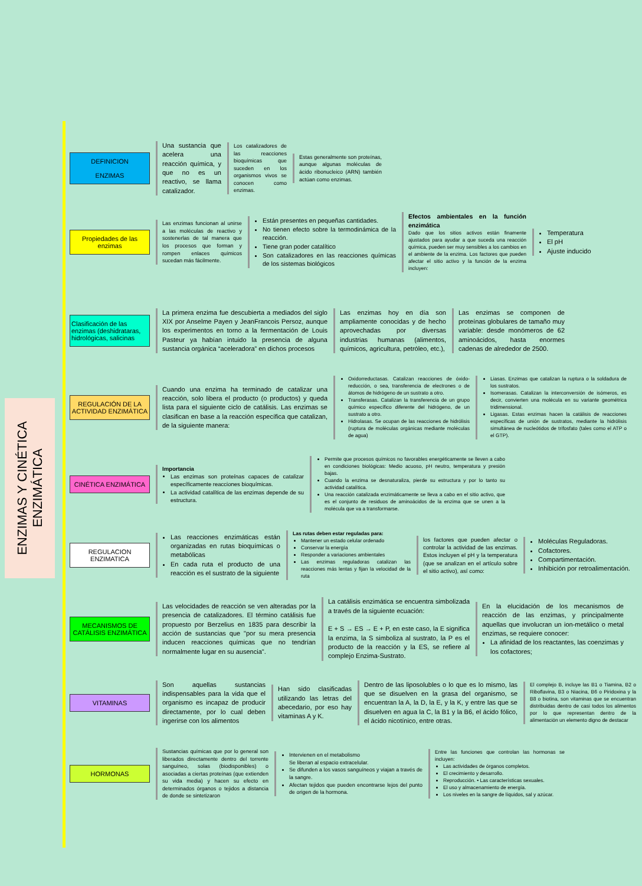ENZIMAS Y CINÉTICA
ENZIMÁTICA
DEFINICION
ENZIMAS
Una sustancia que acelera una reacción química, y que no es un reactivo, se llama catalizador.
Los catalizadores de las reacciones bioquímicas que suceden en los organismos vivos se conocen como enzimas.
Estas generalmente son proteínas, aunque algunas moléculas de ácido ribonucleico (ARN) también actúan como enzimas.
Propiedades de las enzimas
Las enzimas funcionan al unirse a las moléculas de reactivo y sostenerlas de tal manera que los procesos que forman y rompen enlaces químicos sucedan más fácilmente.
Están presentes en pequeñas cantidades.
No tienen efecto sobre la termodinámica de la reacción.
Tiene gran poder catalítico
Son catalizadores en las reacciones químicas de los sistemas biológicos
Efectos ambientales en la función enzimática
Dado que los sitios activos están finamente ajustados para ayudar a que suceda una reacción química, pueden ser muy sensibles a los cambios en el ambiente de la enzima. Los factores que pueden afectar el sitio activo y la función de la enzima incluyen:
Temperatura
El pH
Ajuste inducido
Clasificación de las enzimas (deshidrataras, hidrológicas, salicinas
La primera enzima fue descubierta a mediados del siglo XIX por Anselme Payen y JeanFrancois Persoz, aunque los experimentos en torno a la fermentación de Louis Pasteur ya habían intuido la presencia de alguna sustancia orgánica “aceleradora” en dichos procesos
Las enzimas hoy en día son ampliamente conocidas y de hecho aprovechadas por diversas industrias humanas (alimentos, químicos, agricultura, petróleo, etc.),
Las enzimas se componen de proteínas globulares de tamaño muy variable: desde monómeros de 62 aminoácidos, hasta enormes cadenas de alrededor de 2500.
REGULACIÓN DE LA ACTIVIDAD ENZIMÁTICA
Cuando una enzima ha terminado de catalizar una reacción, solo libera el producto (o productos) y queda lista para el siguiente ciclo de catálisis. Las enzimas se clasifican en base a la reacción específica que catalizan, de la siguiente manera:
Oxidorreductasas. Catalizan reacciones de óxido-reducción, o sea, transferencia de electrones o de átomos de hidrógeno de un sustrato a otro.
Transferasas. Catalizan la transferencia de un grupo químico específico diferente del hidrógeno, de un sustrato a otro.
Hidrolasas. Se ocupan de las reacciones de hidrólisis (ruptura de moléculas orgánicas mediante moléculas de agua)
Liasas. Enzimas que catalizan la ruptura o la soldadura de los sustratos.
Isomerasas. Catalizan la interconversión de isómeros, es decir, convierten una molécula en su variante geométrica tridimensional.
Ligasas. Estas enzimas hacen la catálisis de reacciones específicas de unión de sustratos, mediante la hidrólisis simultánea de nucleótidos de trifosfato (tales como el ATP o el GTP).
CINÉTICA ENZIMÁTICA
Importancia
Las enzimas son proteínas capaces de catalizar específicamente reacciones bioquímicas.
La actividad catalítica de las enzimas depende de su estructura.
Permite que procesos químicos no favorables energéticamente se lleven a cabo en condiciones biológicas: Medio acuoso, pH neutro, temperatura y presión bajas.
Cuando la enzima se desnaturaliza, pierde su estructura y por lo tanto su actividad catalítica.
Una reacción catalizada enzimáticamente se lleva a cabo en el sitio activo, que es el conjunto de residuos de aminoácidos de la enzima que se unen a la molécula que va a transformarse.
REGULACION ENZIMATICA
Las reacciones enzimáticas están organizadas en rutas bioquímicas o metabólicas
En cada ruta el producto de una reacción es el sustrato de la siguiente
Las rutas deben estar reguladas para:
Mantener un estado celular ordenado
Conservar la energía
Responder a variaciones ambientales
Las enzimas reguladoras catalizan las reacciones más lentas y fijan la velocidad de la ruta
los factores que pueden afectar o controlar la actividad de las enzimas. Estos incluyen el pH y la temperatura (que se analizan en el artículo sobre el sitio activo), así como:
Moléculas Reguladoras.
Cofactores.
Compartimentación.
Inhibición por retroalimentación.
MECANISMOS DE CATÁLISIS ENZIMÁTICA
Las velocidades de reacción se ven alteradas por la presencia de catalizadores. El término catálisis fue propuesto por Berzelius en 1835 para describir la acción de sustancias que "por su mera presencia inducen reacciones químicas que no tendrían normalmente lugar en su ausencia".
La catálisis enzimática se encuentra simbolizada a través de la siguiente ecuación:
E + S → ES → E + P, en este caso, la E significa la enzima, la S simboliza al sustrato, la P es el producto de la reacción y la ES, se refiere al complejo Enzima-Sustrato.
En la elucidación de los mecanismos de reacción de las enzimas, y principalmente aquellas que involucran un ion-metálico o metal enzimas, se requiere conocer:
La afinidad de los reactantes, las coenzimas y los cofactores;
VITAMINAS
Son aquellas sustancias indispensables para la vida que el organismo es incapaz de producir directamente, por lo cual deben ingerirse con los alimentos
Han sido clasificadas utilizando las letras del abecedario, por eso hay vitaminas A y K.
Dentro de las liposolubles o lo que es lo mismo, las que se disuelven en la grasa del organismo, se encuentran la A, la D, la E, y la K, y entre las que se disuelven en agua la C, la B1 y la B6, el ácido fólico, el ácido nicotínico, entre otras.
El complejo B, incluye las B1 o Tiamina, B2 o Riboflavina, B3 o Niacina, B6 o Piridoxina y la B8 o biotina, son vitaminas que se encuentran distribuidas dentro de casi todos los alimentos por lo que representan dentro de la alimentación un elemento digno de destacar
HORMONAS
Sustancias químicas que por lo general son liberados directamente dentro del torrente sanguíneo, solas (biodisponibles) o asociadas a ciertas proteínas (que extienden su vida media) y hacen su efecto en determinados órganos o tejidos a distancia de donde se sintetizaron
Intervienen en el metabolismo
Se liberan al espacio extracelular.
Se difunden a los vasos sanguíneos y viajan a través de la sangre.
Afectan tejidos que pueden encontrarse lejos del punto de origen de la hormona.
Entre las funciones que controlan las hormonas se incluyen:
Las actividades de órganos completos.
El crecimiento y desarrollo.
Reproducción. • Las características sexuales.
El uso y almacenamiento de energía.
Los niveles en la sangre de líquidos, sal y azúcar.